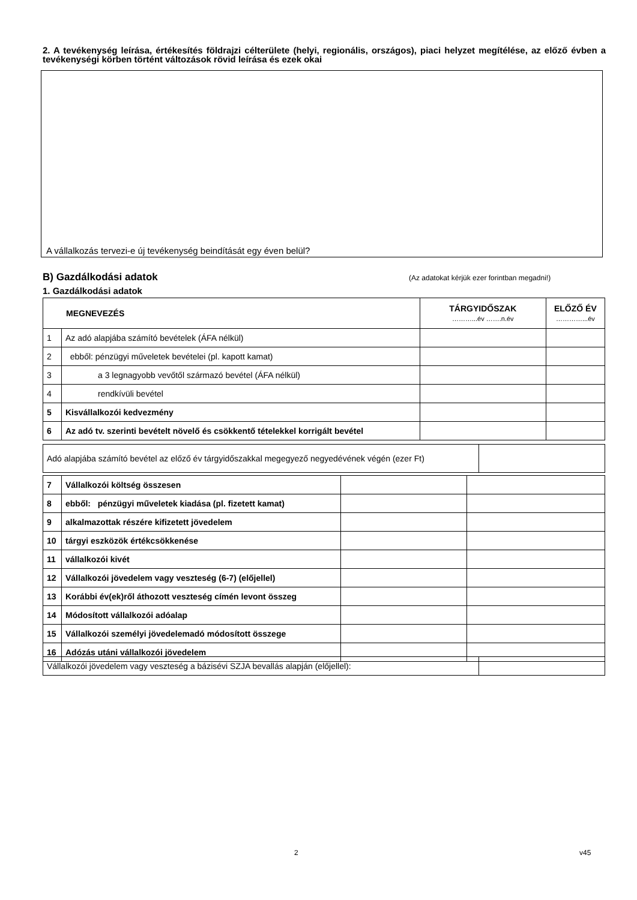2. A tevékenység leírása, értékesítés földrajzi célterülete (helyi, regionális, országos), piaci helyzet megítélése, az előző évben a tevékenységi körben történt változások rövid leírása és ezek okai
A vállalkozás tervezi-e új tevékenység beindítását egy éven belül?
B) Gazdálkodási adatok (Az adatokat kérjük ezer forintban megadni!)
1. Gazdálkodási adatok
| MEGNEVEZÉS | | TÁRGYIDŐSZAK ………...év …….n.év | ELŐZŐ ÉV …………...év |
| --- | --- | --- | --- |
| 1 | Az adó alapjába számító bevételek (ÁFA nélkül) | | |
| 2 | ebből: pénzügyi műveletek bevételei (pl. kapott kamat) | | |
| 3 | a 3 legnagyobb vevőtől származó bevétel (ÁFA nélkül) | | |
| 4 | rendkívüli bevétel | | |
| 5 | Kisvállalkozói kedvezmény | | |
| 6 | Az adó tv. szerinti bevételt növelő és csökkentő tételekkel korrigált bevétel | | |
| Adó alapjába számító bevétel az előző év tárgyidőszakkal megegyező negyedévének végén (ezer Ft) | |
| 7 | Vállalkozói költség összesen | | |
| 8 | ebből: pénzügyi műveletek kiadása (pl. fizetett kamat) | | |
| 9 | alkalmazottak részére kifizetett jövedelem | | |
| 10 | tárgyi eszközök értékcsökkenése | | |
| 11 | vállalkozói kivét | | |
| 12 | Vállalkozói jövedelem vagy veszteség (6-7) (előjellel) | | |
| 13 | Korábbi év(ek)ről áthozott veszteség címén levont összeg | | |
| 14 | Módosított vállalkozói adóalap | | |
| 15 | Vállalkozói személyi jövedelemadó módosított összege | | |
| 16 | Adózás utáni vállalkozói jövedelem | | |
| Vállalkozói jövedelem vagy veszteség a bázisévi SZJA bevallás alapján (előjellel): | |
2 v45